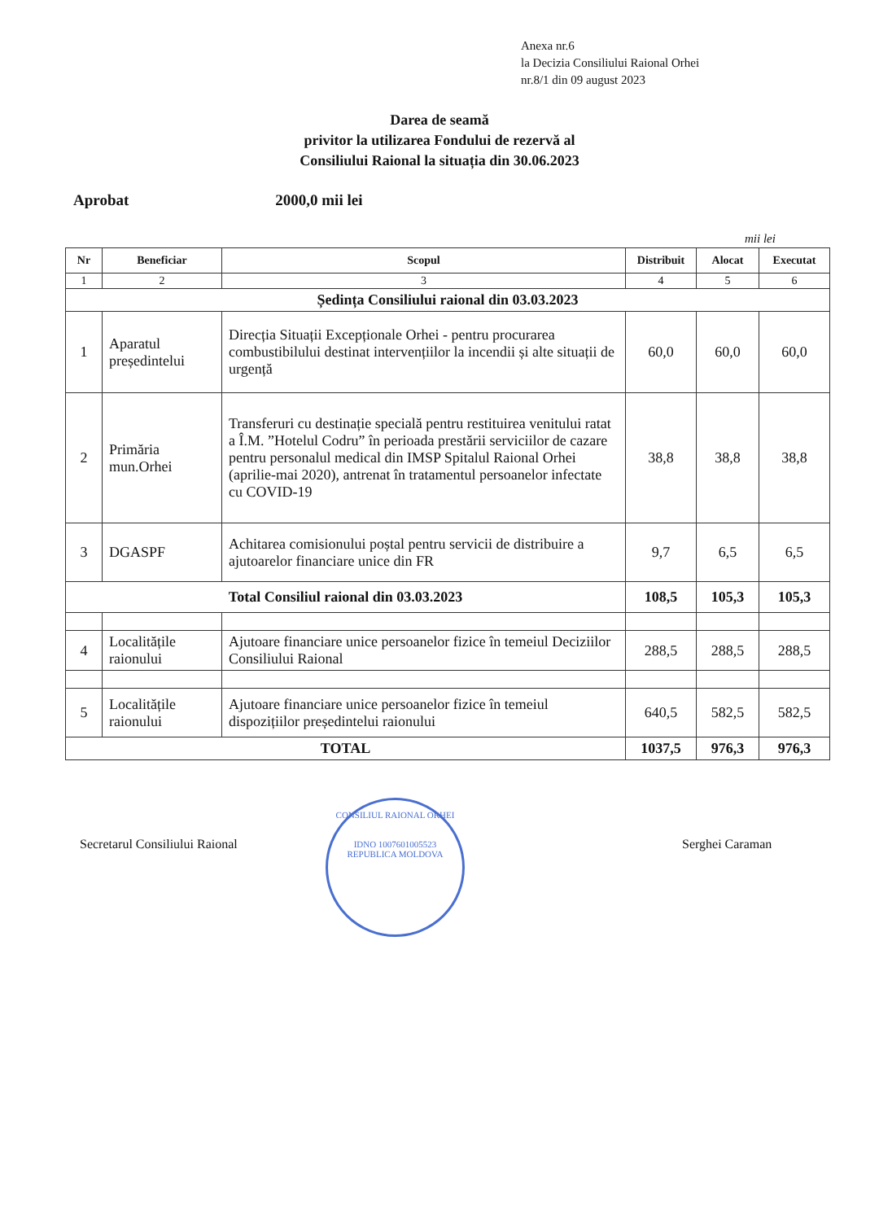Anexa nr.6
la Decizia Consiliului Raional Orhei
nr.8/1 din 09 august 2023
Darea de seamă
privitor la utilizarea Fondului de rezervă al
Consiliului Raional la situația din 30.06.2023
Aprobat 2000,0 mii lei
mii lei
| Nr | Beneficiar | Scopul | Distribuit | Alocat | Executat |
| --- | --- | --- | --- | --- | --- |
| 1 | 2 | 3 | 4 | 5 | 6 |
| Ședința Consiliului raional din 03.03.2023 | | | | | |
| 1 | Aparatul președintelui | Direcția Situații Excepționale Orhei - pentru procurarea combustibilului destinat intervențiilor la incendii și alte situații de urgență | 60,0 | 60,0 | 60,0 |
| 2 | Primăria mun.Orhei | Transferuri cu destinație specială pentru restituirea venitului ratat a Î.M. ”Hotelul Codru” în perioada prestării serviciilor de cazare pentru personalul medical din IMSP Spitalul Raional Orhei (aprilie-mai 2020), antrenat în tratamentul persoanelor infectate cu COVID-19 | 38,8 | 38,8 | 38,8 |
| 3 | DGASPF | Achitarea comisionului poștal pentru servicii de distribuire a ajutoarelor financiare unice din FR | 9,7 | 6,5 | 6,5 |
| Total Consiliul raional din 03.03.2023 | | | 108,5 | 105,3 | 105,3 |
| 4 | Localitățile raionului | Ajutoare financiare unice persoanelor fizice în temeiul Deciziilor Consiliului Raional | 288,5 | 288,5 | 288,5 |
| 5 | Localitățile raionului | Ajutoare financiare unice persoanelor fizice în temeiul dispozițiilor președintelui raionului | 640,5 | 582,5 | 582,5 |
| TOTAL | | | 1037,5 | 976,3 | 976,3 |
Secretarul Consiliului Raional
CONSILIUL RAIONAL ORHEI
IDNO 1007601005523
REPUBLICA MOLDOVA
Serghei Caraman